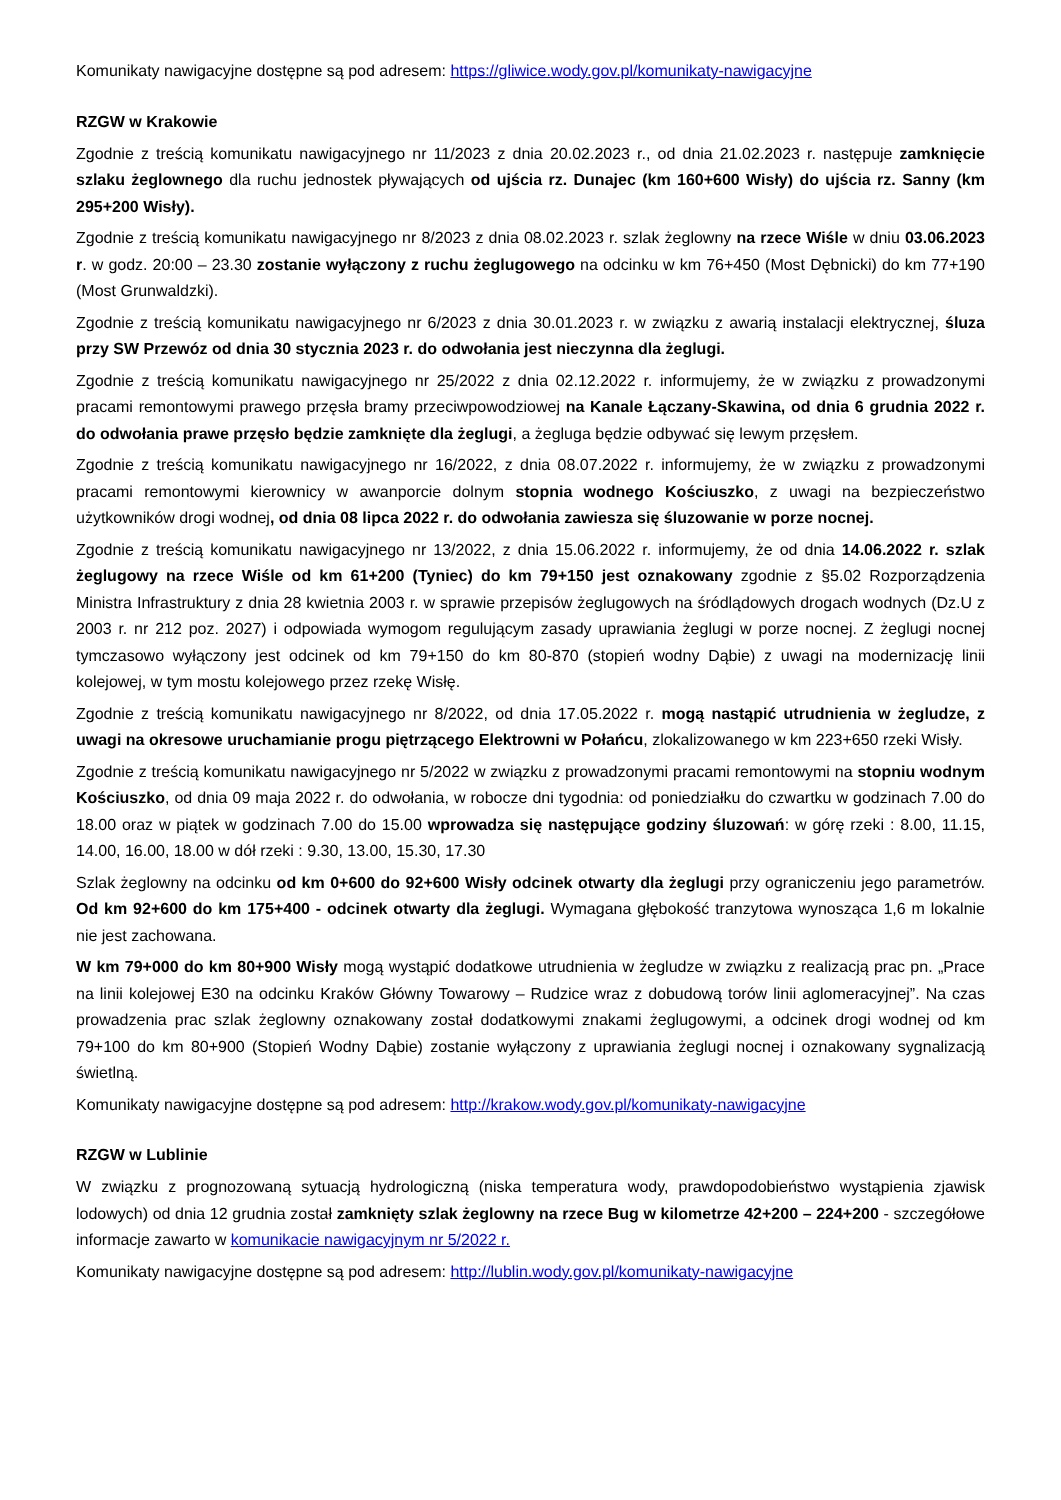Komunikaty nawigacyjne dostępne są pod adresem: https://gliwice.wody.gov.pl/komunikaty-nawigacyjne
RZGW w Krakowie
Zgodnie z treścią komunikatu nawigacyjnego nr 11/2023 z dnia 20.02.2023 r., od dnia 21.02.2023 r. następuje zamknięcie szlaku żeglownego dla ruchu jednostek pływających od ujścia rz. Dunajec (km 160+600 Wisły) do ujścia rz. Sanny (km 295+200 Wisły).
Zgodnie z treścią komunikatu nawigacyjnego nr 8/2023 z dnia 08.02.2023 r. szlak żeglowny na rzece Wiśle w dniu 03.06.2023 r. w godz. 20:00 – 23.30 zostanie wyłączony z ruchu żeglugowego na odcinku w km 76+450 (Most Dębnicki) do km 77+190 (Most Grunwaldzki).
Zgodnie z treścią komunikatu nawigacyjnego nr 6/2023 z dnia 30.01.2023 r. w związku z awarią instalacji elektrycznej, śluza przy SW Przewóz od dnia 30 stycznia 2023 r. do odwołania jest nieczynna dla żeglugi.
Zgodnie z treścią komunikatu nawigacyjnego nr 25/2022 z dnia 02.12.2022 r. informujemy, że w związku z prowadzonymi pracami remontowymi prawego przęsła bramy przeciwpowodziowej na Kanale Łączany-Skawina, od dnia 6 grudnia 2022 r. do odwołania prawe przęsło będzie zamknięte dla żeglugi, a żegluga będzie odbywać się lewym przęsłem.
Zgodnie z treścią komunikatu nawigacyjnego nr 16/2022, z dnia 08.07.2022 r. informujemy, że w związku z prowadzonymi pracami remontowymi kierownicy w awanporcie dolnym stopnia wodnego Kościuszko, z uwagi na bezpieczeństwo użytkowników drogi wodnej, od dnia 08 lipca 2022 r. do odwołania zawiesza się śluzowanie w porze nocnej.
Zgodnie z treścią komunikatu nawigacyjnego nr 13/2022, z dnia 15.06.2022 r. informujemy, że od dnia 14.06.2022 r. szlak żeglugowy na rzece Wiśle od km 61+200 (Tyniec) do km 79+150 jest oznakowany zgodnie z §5.02 Rozporządzenia Ministra Infrastruktury z dnia 28 kwietnia 2003 r. w sprawie przepisów żeglugowych na śródlądowych drogach wodnych (Dz.U z 2003 r. nr 212 poz. 2027) i odpowiada wymogom regulującym zasady uprawiania żeglugi w porze nocnej. Z żeglugi nocnej tymczasowo wyłączony jest odcinek od km 79+150 do km 80-870 (stopień wodny Dąbie) z uwagi na modernizację linii kolejowej, w tym mostu kolejowego przez rzekę Wisłę.
Zgodnie z treścią komunikatu nawigacyjnego nr 8/2022, od dnia 17.05.2022 r. mogą nastąpić utrudnienia w żegludze, z uwagi na okresowe uruchamianie progu piętrzącego Elektrowni w Połańcu, zlokalizowanego w km 223+650 rzeki Wisły.
Zgodnie z treścią komunikatu nawigacyjnego nr 5/2022 w związku z prowadzonymi pracami remontowymi na stopniu wodnym Kościuszko, od dnia 09 maja 2022 r. do odwołania, w robocze dni tygodnia: od poniedziałku do czwartku w godzinach 7.00 do 18.00 oraz w piątek w godzinach 7.00 do 15.00 wprowadza się następujące godziny śluzowań: w górę rzeki : 8.00, 11.15, 14.00, 16.00, 18.00 w dół rzeki : 9.30, 13.00, 15.30, 17.30
Szlak żeglowny na odcinku od km 0+600 do 92+600 Wisły odcinek otwarty dla żeglugi przy ograniczeniu jego parametrów. Od km 92+600 do km 175+400 - odcinek otwarty dla żeglugi. Wymagana głębokość tranzytowa wynosząca 1,6 m lokalnie nie jest zachowana.
W km 79+000 do km 80+900 Wisły mogą wystąpić dodatkowe utrudnienia w żegludze w związku z realizacją prac pn. „Prace na linii kolejowej E30 na odcinku Kraków Główny Towarowy – Rudzice wraz z dobudową torów linii aglomeracyjnej”. Na czas prowadzenia prac szlak żeglowny oznakowany został dodatkowymi znakami żeglugowymi, a odcinek drogi wodnej od km 79+100 do km 80+900 (Stopień Wodny Dąbie) zostanie wyłączony z uprawiania żeglugi nocnej i oznakowany sygnalizacją świetlną.
Komunikaty nawigacyjne dostępne są pod adresem: http://krakow.wody.gov.pl/komunikaty-nawigacyjne
RZGW w Lublinie
W związku z prognozowaną sytuacją hydrologiczną (niska temperatura wody, prawdopodobieństwo wystąpienia zjawisk lodowych) od dnia 12 grudnia został zamknięty szlak żeglowny na rzece Bug w kilometrze 42+200 – 224+200 - szczegółowe informacje zawarto w komunikacie nawigacyjnym nr 5/2022 r.
Komunikaty nawigacyjne dostępne są pod adresem: http://lublin.wody.gov.pl/komunikaty-nawigacyjne